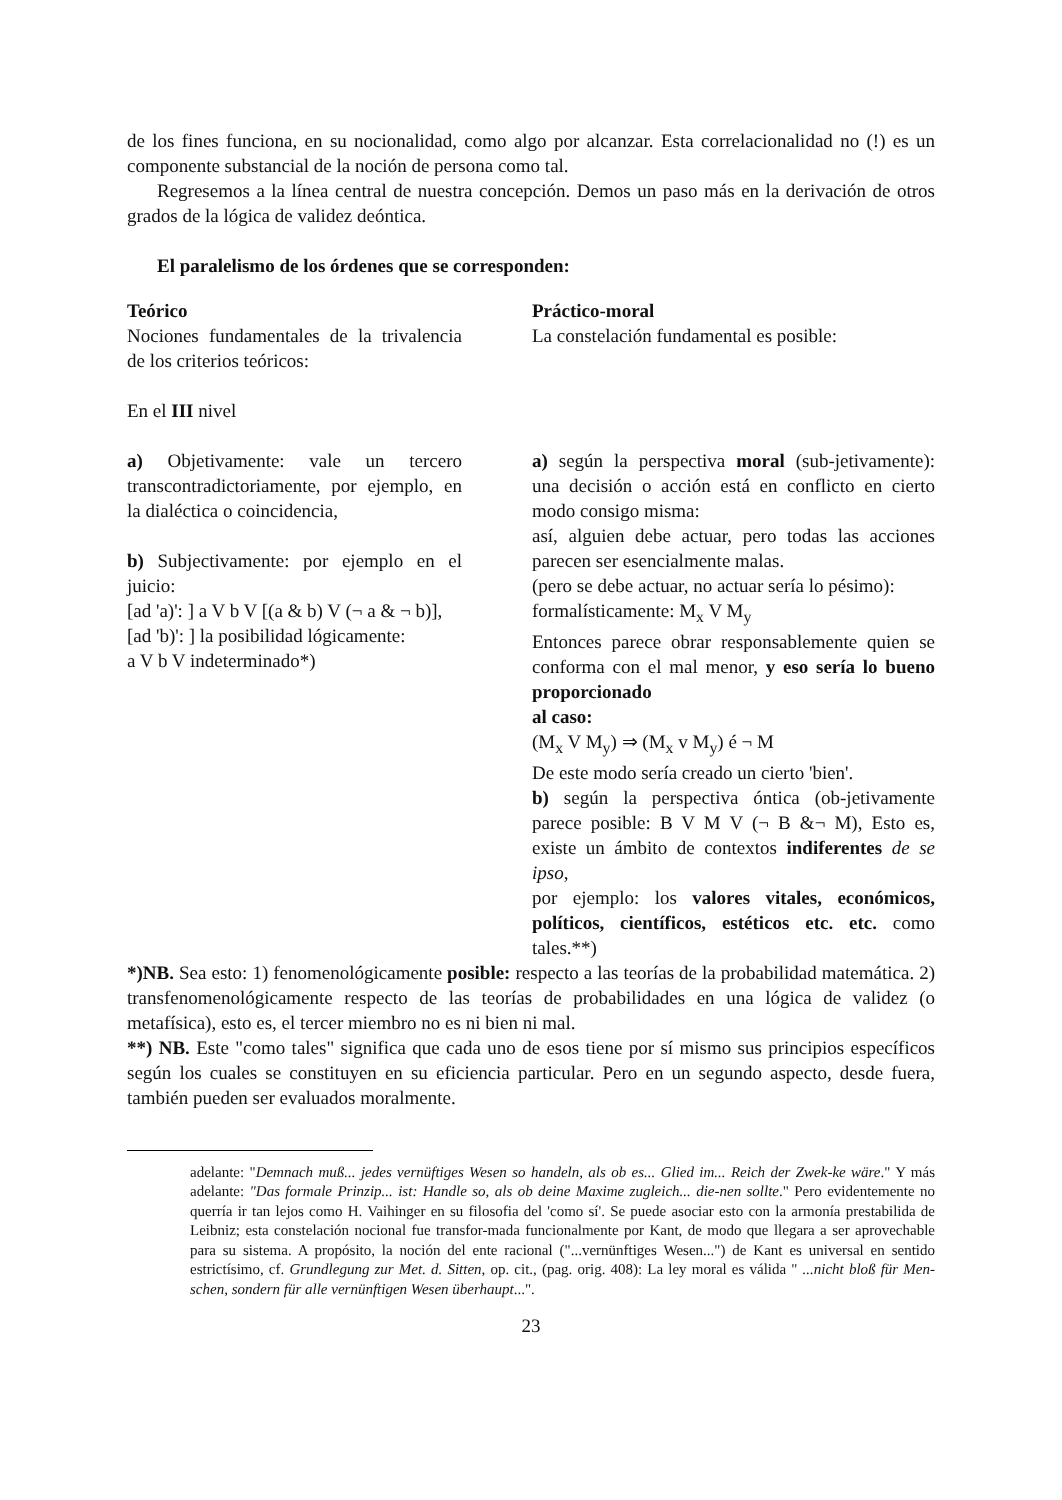de los fines funciona, en su nocionalidad, como algo por alcanzar. Esta correlacionalidad no (!) es un componente substancial de la noción de persona como tal.
Regresemos a la línea central de nuestra concepción. Demos un paso más en la derivación de otros grados de la lógica de validez deóntica.
El paralelismo de los órdenes que se corresponden:
Teórico
Nociones fundamentales de la trivalencia de los criterios teóricos:
En el III nivel
a) Objetivamente: vale un tercero transcontradictoriamente, por ejemplo, en la dialéctica o coincidencia,
b) Subjectivamente: por ejemplo en el juicio:
[ad 'a)': ] a V b V [(a & b) V (¬ a & ¬ b)],
[ad 'b)': ] la posibilidad lógicamente:
a V b V indeterminado*)
Práctico-moral
La constelación fundamental es posible:
a) según la perspectiva moral (sub-jetivamente): una decisión o acción está en conflicto en cierto modo consigo misma:
así, alguien debe actuar, pero todas las acciones parecen ser esencialmente malas.
(pero se debe actuar, no actuar sería lo pésimo):
formalísticamente: M<sub>x</sub> V M<sub>y</sub>
Entonces parece obrar responsablemente quien se conforma con el mal menor, y eso sería lo bueno proporcionado
al caso:
(M<sub>x</sub> V M<sub>y</sub>) ⇒ (M<sub>x</sub> v M<sub>y</sub>) é ¬ M
De este modo sería creado un cierto 'bien'.
b) según la perspectiva óntica (ob-jetivamente parece posible: B V M V (¬ B &¬ M), Esto es, existe un ámbito de contextos indiferentes de se ipso,
por ejemplo: los valores vitales, económicos, políticos, científicos, estéticos etc. etc. como tales.**)
*)NB. Sea esto: 1) fenomenológicamente posible: respecto a las teorías de la probabilidad matemática. 2) transfenomenológicamente respecto de las teorías de probabilidades en una lógica de validez (o metafísica), esto es, el tercer miembro no es ni bien ni mal.
**) NB. Este "como tales" significa que cada uno de esos tiene por sí mismo sus principios específicos según los cuales se constituyen en su eficiencia particular. Pero en un segundo aspecto, desde fuera, también pueden ser evaluados moralmente.
adelante: "Demnach muß... jedes vernüftiges Wesen so handeln, als ob es... Glied im... Reich der Zwek-ke wäre." Y más adelante: "Das formale Prinzip... ist: Handle so, als ob deine Maxime zugleich... die-nen sollte." Pero evidentemente no querría ir tan lejos como H. Vaihinger en su filosofia del 'como sí'. Se puede asociar esto con la armonía prestabilida de Leibniz; esta constelación nocional fue transfor-mada funcionalmente por Kant, de modo que llegara a ser aprovechable para su sistema. A propósito, la noción del ente racional ("...vernünftiges Wesen...") de Kant es universal en sentido estrictísimo, cf. Grundlegung zur Met. d. Sitten, op. cit., (pag. orig. 408): La ley moral es válida " ...nicht bloß für Men-schen, sondern für alle vernünftigen Wesen überhaupt...".
23